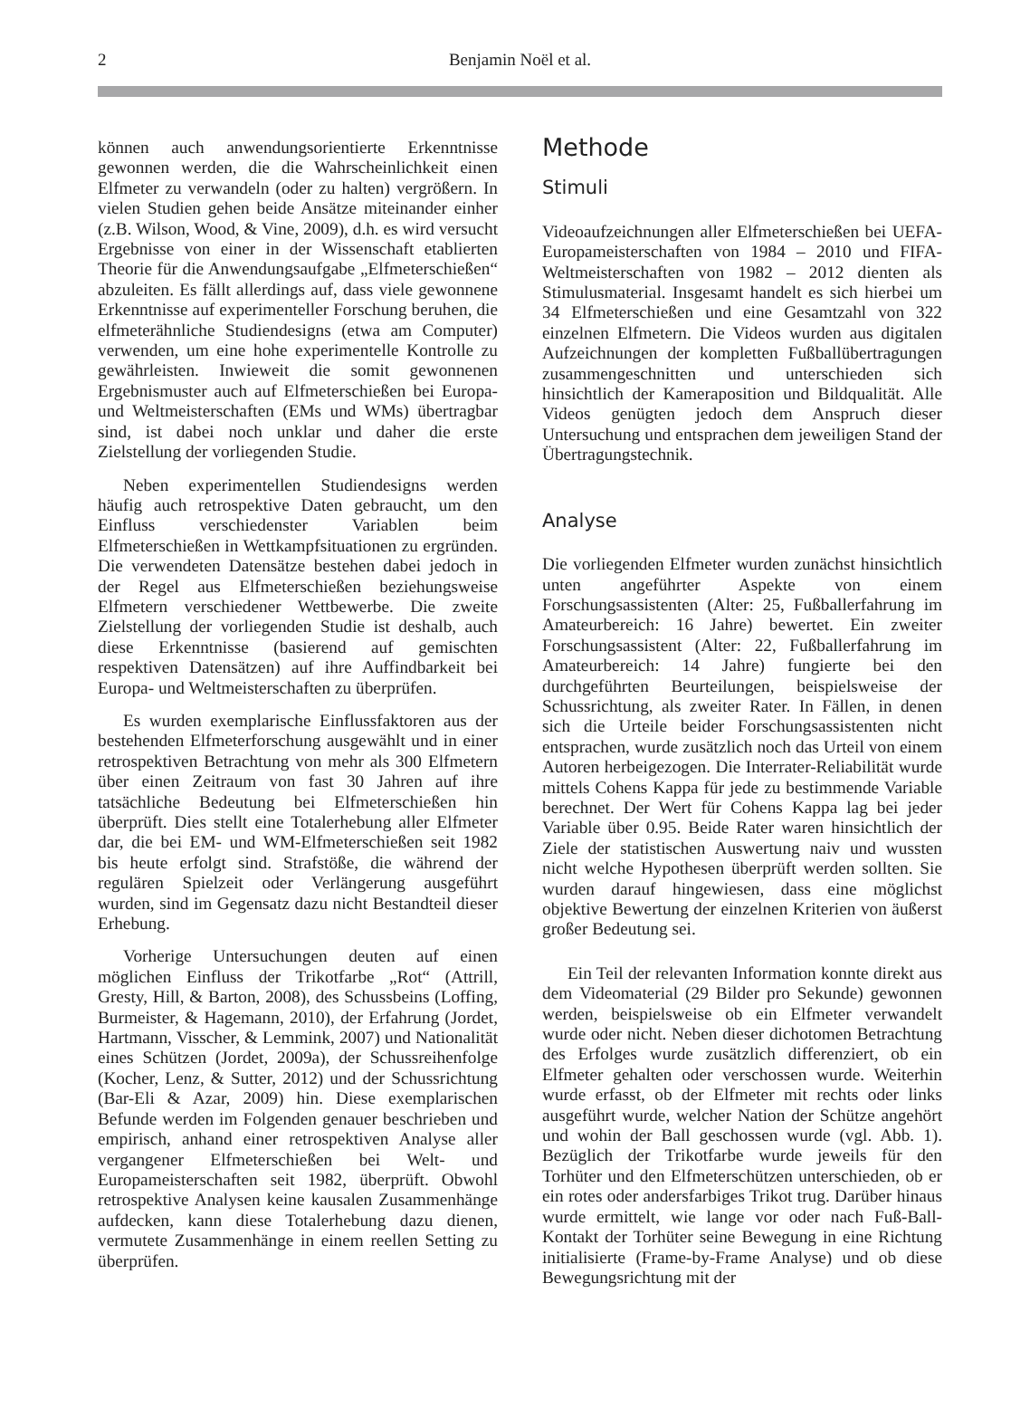2
Benjamin Noël et al.
können auch anwendungsorientierte Erkenntnisse gewonnen werden, die die Wahrscheinlichkeit einen Elfmeter zu verwandeln (oder zu halten) vergrößern. In vielen Studien gehen beide Ansätze miteinander einher (z.B. Wilson, Wood, & Vine, 2009), d.h. es wird versucht Ergebnisse von einer in der Wissenschaft etablierten Theorie für die Anwendungsaufgabe „Elfmeterschießen“ abzuleiten. Es fällt allerdings auf, dass viele gewonnene Erkenntnisse auf experimenteller Forschung beruhen, die elfmeterähnliche Studiendesigns (etwa am Computer) verwenden, um eine hohe experimentelle Kontrolle zu gewährleisten. Inwieweit die somit gewonnenen Ergebnismuster auch auf Elfmeterschießen bei Europa- und Weltmeisterschaften (EMs und WMs) übertragbar sind, ist dabei noch unklar und daher die erste Zielstellung der vorliegenden Studie.
Neben experimentellen Studiendesigns werden häufig auch retrospektive Daten gebraucht, um den Einfluss verschiedenster Variablen beim Elfmeterschießen in Wettkampfsituationen zu ergründen. Die verwendeten Datensätze bestehen dabei jedoch in der Regel aus Elfmeterschießen beziehungsweise Elfmetern verschiedener Wettbewerbe. Die zweite Zielstellung der vorliegenden Studie ist deshalb, auch diese Erkenntnisse (basierend auf gemischten respektiven Datensätzen) auf ihre Auffindbarkeit bei Europa- und Weltmeisterschaften zu überprüfen.
Es wurden exemplarische Einflussfaktoren aus der bestehenden Elfmeterforschung ausgewählt und in einer retrospektiven Betrachtung von mehr als 300 Elfmetern über einen Zeitraum von fast 30 Jahren auf ihre tatsächliche Bedeutung bei Elfmeterschießen hin überprüft. Dies stellt eine Totalerhebung aller Elfmeter dar, die bei EM- und WM-Elfmeterschießen seit 1982 bis heute erfolgt sind. Strafstöße, die während der regulären Spielzeit oder Verlängerung ausgeführt wurden, sind im Gegensatz dazu nicht Bestandteil dieser Erhebung.
Vorherige Untersuchungen deuten auf einen möglichen Einfluss der Trikotfarbe „Rot“ (Attrill, Gresty, Hill, & Barton, 2008), des Schussbeins (Loffing, Burmeister, & Hagemann, 2010), der Erfahrung (Jordet, Hartmann, Visscher, & Lemmink, 2007) und Nationalität eines Schützen (Jordet, 2009a), der Schussreihenfolge (Kocher, Lenz, & Sutter, 2012) und der Schussrichtung (Bar-Eli & Azar, 2009) hin. Diese exemplarischen Befunde werden im Folgenden genauer beschrieben und empirisch, anhand einer retrospektiven Analyse aller vergangener Elfmeterschießen bei Welt- und Europameisterschaften seit 1982, überprüft. Obwohl retrospektive Analysen keine kausalen Zusammenhänge aufdecken, kann diese Totalerhebung dazu dienen, vermutete Zusammenhänge in einem reellen Setting zu überprüfen.
Methode
Stimuli
Videoaufzeichnungen aller Elfmeterschießen bei UEFA-Europameisterschaften von 1984 – 2010 und FIFA-Weltmeisterschaften von 1982 – 2012 dienten als Stimulusmaterial. Insgesamt handelt es sich hierbei um 34 Elfmeterschießen und eine Gesamtzahl von 322 einzelnen Elfmetern. Die Videos wurden aus digitalen Aufzeichnungen der kompletten Fußballübertragungen zusammengeschnitten und unterschieden sich hinsichtlich der Kameraposition und Bildqualität. Alle Videos genügten jedoch dem Anspruch dieser Untersuchung und entsprachen dem jeweiligen Stand der Übertragungstechnik.
Analyse
Die vorliegenden Elfmeter wurden zunächst hinsichtlich unten angeführter Aspekte von einem Forschungsassistenten (Alter: 25, Fußballerfahrung im Amateurbereich: 16 Jahre) bewertet. Ein zweiter Forschungsassistent (Alter: 22, Fußballerfahrung im Amateurbereich: 14 Jahre) fungierte bei den durchgeführten Beurteilungen, beispielsweise der Schussrichtung, als zweiter Rater. In Fällen, in denen sich die Urteile beider Forschungsassistenten nicht entsprachen, wurde zusätzlich noch das Urteil von einem Autoren herbeigezogen. Die Interrater-Reliabilität wurde mittels Cohens Kappa für jede zu bestimmende Variable berechnet. Der Wert für Cohens Kappa lag bei jeder Variable über 0.95. Beide Rater waren hinsichtlich der Ziele der statistischen Auswertung naiv und wussten nicht welche Hypothesen überprüft werden sollten. Sie wurden darauf hingewiesen, dass eine möglichst objektive Bewertung der einzelnen Kriterien von äußerst großer Bedeutung sei.
Ein Teil der relevanten Information konnte direkt aus dem Videomaterial (29 Bilder pro Sekunde) gewonnen werden, beispielsweise ob ein Elfmeter verwandelt wurde oder nicht. Neben dieser dichotomen Betrachtung des Erfolges wurde zusätzlich differenziert, ob ein Elfmeter gehalten oder verschossen wurde. Weiterhin wurde erfasst, ob der Elfmeter mit rechts oder links ausgeführt wurde, welcher Nation der Schütze angehört und wohin der Ball geschossen wurde (vgl. Abb. 1). Bezüglich der Trikotfarbe wurde jeweils für den Torhüter und den Elfmeterschützen unterschieden, ob er ein rotes oder andersfarbiges Trikot trug. Darüber hinaus wurde ermittelt, wie lange vor oder nach Fuß-Ball-Kontakt der Torhüter seine Bewegung in eine Richtung initialisierte (Frame-by-Frame Analyse) und ob diese Bewegungsrichtung mit der